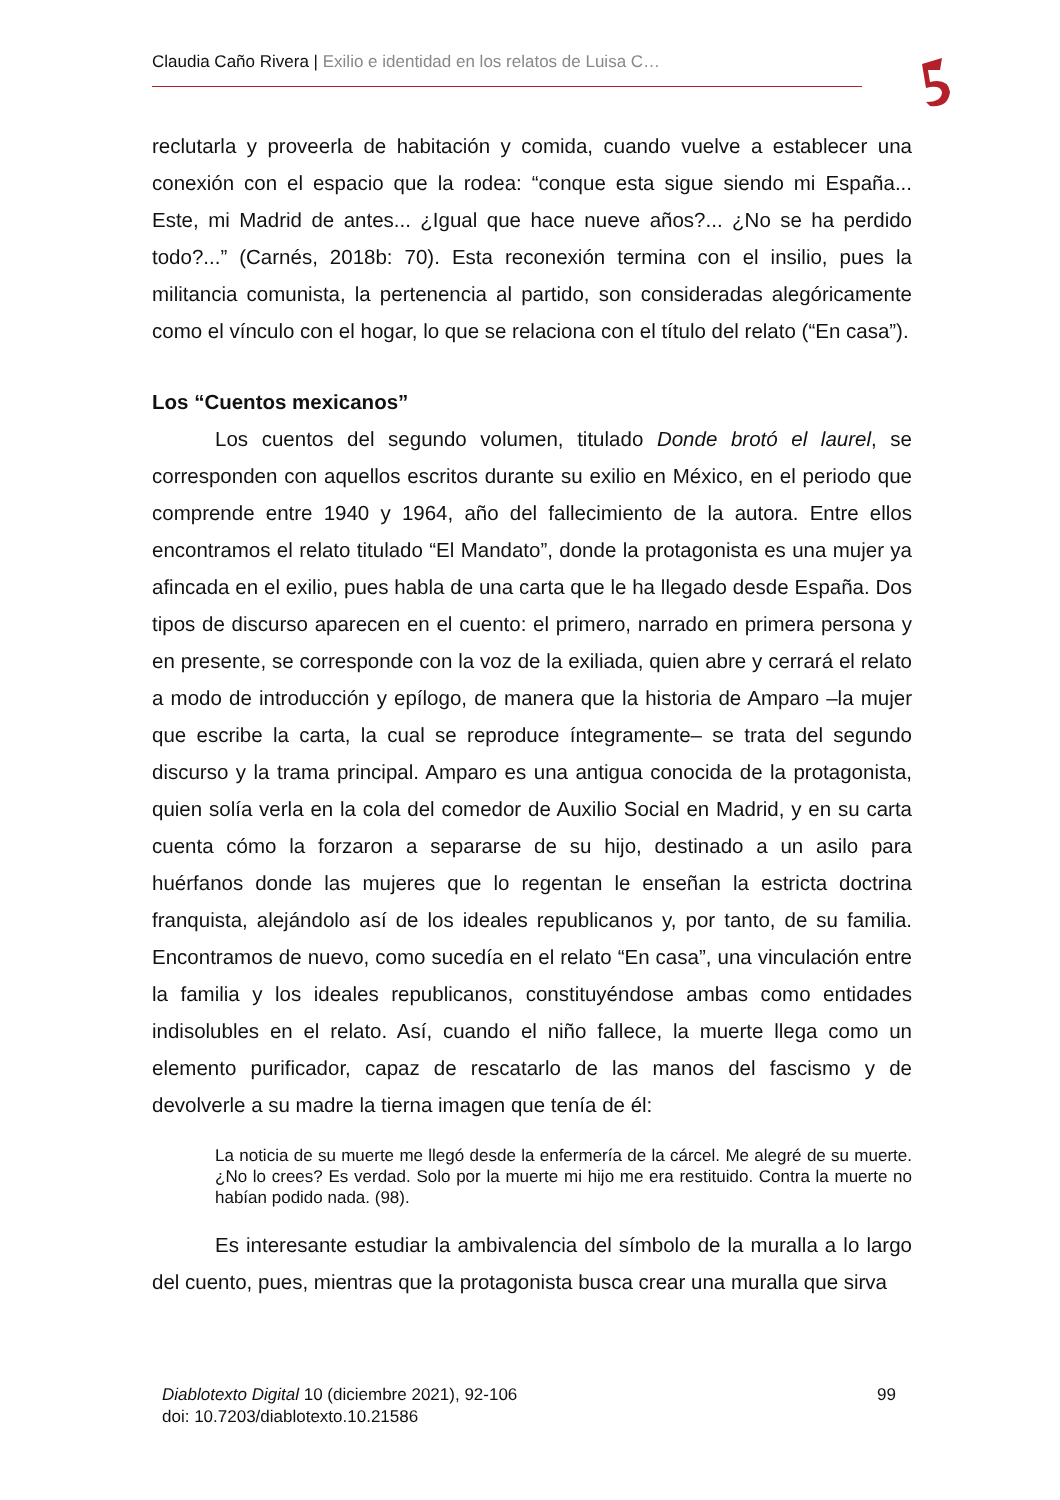Claudia Caño Rivera | Exilio e identidad en los relatos de Luisa C…
reclutarla y proveerla de habitación y comida, cuando vuelve a establecer una conexión con el espacio que la rodea: “conque esta sigue siendo mi España... Este, mi Madrid de antes... ¿Igual que hace nueve años?... ¿No se ha perdido todo?...” (Carnés, 2018b: 70). Esta reconexión termina con el insilio, pues la militancia comunista, la pertenencia al partido, son consideradas alegóricamente como el vínculo con el hogar, lo que se relaciona con el título del relato (“En casa”).
Los “Cuentos mexicanos”
Los cuentos del segundo volumen, titulado Donde brotó el laurel, se corresponden con aquellos escritos durante su exilio en México, en el periodo que comprende entre 1940 y 1964, año del fallecimiento de la autora. Entre ellos encontramos el relato titulado “El Mandato”, donde la protagonista es una mujer ya afincada en el exilio, pues habla de una carta que le ha llegado desde España. Dos tipos de discurso aparecen en el cuento: el primero, narrado en primera persona y en presente, se corresponde con la voz de la exiliada, quien abre y cerrará el relato a modo de introducción y epílogo, de manera que la historia de Amparo –la mujer que escribe la carta, la cual se reproduce íntegramente– se trata del segundo discurso y la trama principal. Amparo es una antigua conocida de la protagonista, quien solía verla en la cola del comedor de Auxilio Social en Madrid, y en su carta cuenta cómo la forzaron a separarse de su hijo, destinado a un asilo para huérfanos donde las mujeres que lo regentan le enseñan la estricta doctrina franquista, alejándolo así de los ideales republicanos y, por tanto, de su familia. Encontramos de nuevo, como sucedía en el relato “En casa”, una vinculación entre la familia y los ideales republicanos, constituyéndose ambas como entidades indisolubles en el relato. Así, cuando el niño fallece, la muerte llega como un elemento purificador, capaz de rescatarlo de las manos del fascismo y de devolverle a su madre la tierna imagen que tenía de él:
La noticia de su muerte me llegó desde la enfermería de la cárcel. Me alegré de su muerte. ¿No lo crees? Es verdad. Solo por la muerte mi hijo me era restituido. Contra la muerte no habían podido nada. (98).
Es interesante estudiar la ambivalencia del símbolo de la muralla a lo largo del cuento, pues, mientras que la protagonista busca crear una muralla que sirva
Diablotexto Digital 10 (diciembre 2021), 92-106
doi: 10.7203/diablotexto.10.21586
99